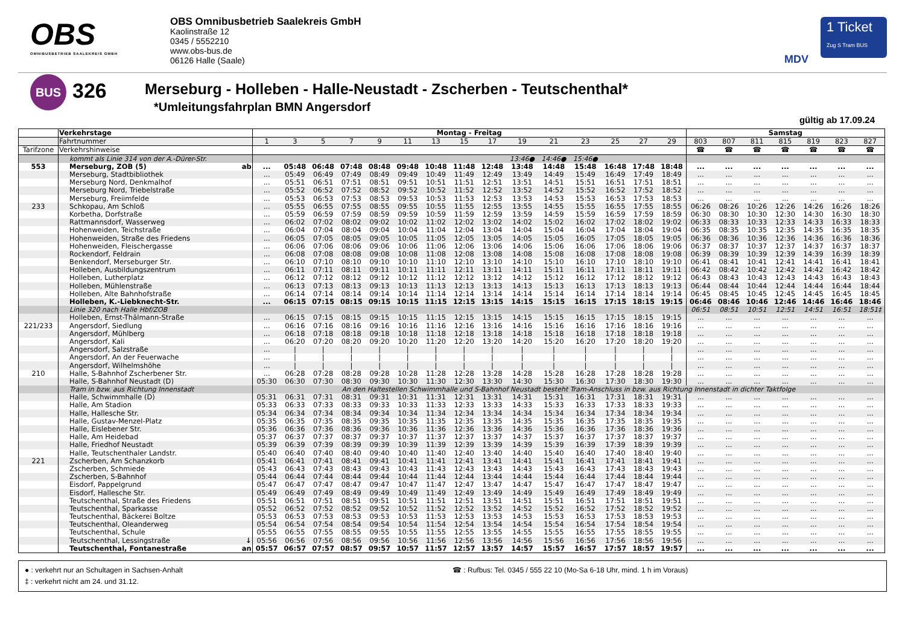OBS
OMNIBUSBETRIEB SAALEKREIS GMBH
OBS Omnibusbetrieb Saalekreis GmbH
Kaolinstraße 12
0345 / 5552210
www.obs-bus.de
06126 Halle (Saale)
MDV
1 Ticket
Zug S Tram BUS
BUS
326
Merseburg - Holleben - Halle-Neustadt - Zscherben - Teutschenthal*
*Umleitungsfahrplan BMN Angersdorf
gültig ab 17.09.24
| | Verkehrstage | | Montag - Freitag | | | | | | | | | | | | | | | Samstag | | | | | | |
| | Fahrtnummer | | 1 | 3 | 5 | 7 | 9 | 11 | 13 | 15 | 17 | 19 | 21 | 23 | 25 | 27 | 29 | 803 | 807 | 811 | 815 | 819 | 823 | 827 |
| Tarifzone | Verkehrshinweise | | | | | | | | | | | | | | | | | ☎ | ☎ | ☎ | ☎ | ☎ | ☎ | ☎ |
| | kommt als Linie 314 von der A.-Dürer-Str. | | | | | | | | | | | 13:46● | 14:46● | 15:46● | | | | | | | | | | |
| 553 | Merseburg, ZOB (5) | ab | ... | 05:48 | 06:48 | 07:48 | 08:48 | 09:48 | 10:48 | 11:48 | 12:48 | 13:48 | 14:48 | 15:48 | 16:48 | 17:48 | 18:48 | ... | ... | ... | ... | ... | ... | ... |
| | Merseburg, Stadtbibliothek | | ... | 05:49 | 06:49 | 07:49 | 08:49 | 09:49 | 10:49 | 11:49 | 12:49 | 13:49 | 14:49 | 15:49 | 16:49 | 17:49 | 18:49 | ... | ... | ... | ... | ... | ... | ... |
| | Merseburg Nord, Denkmalhof | | ... | 05:51 | 06:51 | 07:51 | 08:51 | 09:51 | 10:51 | 11:51 | 12:51 | 13:51 | 14:51 | 15:51 | 16:51 | 17:51 | 18:51 | ... | ... | ... | ... | ... | ... | ... |
| | Merseburg Nord, Triebelstraße | | ... | 05:52 | 06:52 | 07:52 | 08:52 | 09:52 | 10:52 | 11:52 | 12:52 | 13:52 | 14:52 | 15:52 | 16:52 | 17:52 | 18:52 | ... | ... | ... | ... | ... | ... | ... |
| | Merseburg, Freiimfelde | | ... | 05:53 | 06:53 | 07:53 | 08:53 | 09:53 | 10:53 | 11:53 | 12:53 | 13:53 | 14:53 | 15:53 | 16:53 | 17:53 | 18:53 | ... | ... | ... | ... | ... | ... | ... |
| 233 | Schkopau, Am Schloß | | ... | 05:55 | 06:55 | 07:55 | 08:55 | 09:55 | 10:55 | 11:55 | 12:55 | 13:55 | 14:55 | 15:55 | 16:55 | 17:55 | 18:55 | 06:26 | 08:26 | 10:26 | 12:26 | 14:26 | 16:26 | 18:26 |
| | Korbetha, Dorfstraße | | ... | 05:59 | 06:59 | 07:59 | 08:59 | 09:59 | 10:59 | 11:59 | 12:59 | 13:59 | 14:59 | 15:59 | 16:59 | 17:59 | 18:59 | 06:30 | 08:30 | 10:30 | 12:30 | 14:30 | 16:30 | 18:30 |
| | Rattmannsdorf, Wasserweg | | ... | 06:02 | 07:02 | 08:02 | 09:02 | 10:02 | 11:02 | 12:02 | 13:02 | 14:02 | 15:02 | 16:02 | 17:02 | 18:02 | 19:02 | 06:33 | 08:33 | 10:33 | 12:33 | 14:33 | 16:33 | 18:33 |
| | Hohenweiden, Teichstraße | | ... | 06:04 | 07:04 | 08:04 | 09:04 | 10:04 | 11:04 | 12:04 | 13:04 | 14:04 | 15:04 | 16:04 | 17:04 | 18:04 | 19:04 | 06:35 | 08:35 | 10:35 | 12:35 | 14:35 | 16:35 | 18:35 |
| | Hohenweiden, Straße des Friedens | | ... | 06:05 | 07:05 | 08:05 | 09:05 | 10:05 | 11:05 | 12:05 | 13:05 | 14:05 | 15:05 | 16:05 | 17:05 | 18:05 | 19:05 | 06:36 | 08:36 | 10:36 | 12:36 | 14:36 | 16:36 | 18:36 |
| | Hohenweiden, Fleischergasse | | ... | 06:06 | 07:06 | 08:06 | 09:06 | 10:06 | 11:06 | 12:06 | 13:06 | 14:06 | 15:06 | 16:06 | 17:06 | 18:06 | 19:06 | 06:37 | 08:37 | 10:37 | 12:37 | 14:37 | 16:37 | 18:37 |
| | Rockendorf, Feldrain | | ... | 06:08 | 07:08 | 08:08 | 09:08 | 10:08 | 11:08 | 12:08 | 13:08 | 14:08 | 15:08 | 16:08 | 17:08 | 18:08 | 19:08 | 06:39 | 08:39 | 10:39 | 12:39 | 14:39 | 16:39 | 18:39 |
| | Benkendorf, Merseburger Str. | | ... | 06:10 | 07:10 | 08:10 | 09:10 | 10:10 | 11:10 | 12:10 | 13:10 | 14:10 | 15:10 | 16:10 | 17:10 | 18:10 | 19:10 | 06:41 | 08:41 | 10:41 | 12:41 | 14:41 | 16:41 | 18:41 |
| | Holleben, Ausbildungszentrum | | ... | 06:11 | 07:11 | 08:11 | 09:11 | 10:11 | 11:11 | 12:11 | 13:11 | 14:11 | 15:11 | 16:11 | 17:11 | 18:11 | 19:11 | 06:42 | 08:42 | 10:42 | 12:42 | 14:42 | 16:42 | 18:42 |
| | Holleben, Lutherplatz | | ... | 06:12 | 07:12 | 08:12 | 09:12 | 10:12 | 11:12 | 12:12 | 13:12 | 14:12 | 15:12 | 16:12 | 17:12 | 18:12 | 19:12 | 06:43 | 08:43 | 10:43 | 12:43 | 14:43 | 16:43 | 18:43 |
| | Holleben, Mühlenstraße | | ... | 06:13 | 07:13 | 08:13 | 09:13 | 10:13 | 11:13 | 12:13 | 13:13 | 14:13 | 15:13 | 16:13 | 17:13 | 18:13 | 19:13 | 06:44 | 08:44 | 10:44 | 12:44 | 14:44 | 16:44 | 18:44 |
| | Holleben, Alte Bahnhofstraße | | ... | 06:14 | 07:14 | 08:14 | 09:14 | 10:14 | 11:14 | 12:14 | 13:14 | 14:14 | 15:14 | 16:14 | 17:14 | 18:14 | 19:14 | 06:45 | 08:45 | 10:45 | 12:45 | 14:45 | 16:45 | 18:45 |
| | Holleben, K.-Liebknecht-Str. | | ... | 06:15 | 07:15 | 08:15 | 09:15 | 10:15 | 11:15 | 12:15 | 13:15 | 14:15 | 15:15 | 16:15 | 17:15 | 18:15 | 19:15 | 06:46 | 08:46 | 10:46 | 12:46 | 14:46 | 16:46 | 18:46 |
| | Linie 320 nach Halle Hbf/ZOB | | | | | | | | | | | | | | | | | 06:51 | 08:51 | 10:51 | 12:51 | 14:51 | 16:51 | 18:51‡ |
| | Holleben, Ernst-Thälmann-Straße | | ... | 06:15 | 07:15 | 08:15 | 09:15 | 10:15 | 11:15 | 12:15 | 13:15 | 14:15 | 15:15 | 16:15 | 17:15 | 18:15 | 19:15 | ... | ... | ... | ... | ... | ... | ... |
| 221/233 | Angersdorf, Siedlung | | ... | 06:16 | 07:16 | 08:16 | 09:16 | 10:16 | 11:16 | 12:16 | 13:16 | 14:16 | 15:16 | 16:16 | 17:16 | 18:16 | 19:16 | ... | ... | ... | ... | ... | ... | ... |
| | Angersdorf, Mühlberg | | ... | 06:18 | 07:18 | 08:18 | 09:18 | 10:18 | 11:18 | 12:18 | 13:18 | 14:18 | 15:18 | 16:18 | 17:18 | 18:18 | 19:18 | ... | ... | ... | ... | ... | ... | ... |
| | Angersdorf, Kali | | ... | 06:20 | 07:20 | 08:20 | 09:20 | 10:20 | 11:20 | 12:20 | 13:20 | 14:20 | 15:20 | 16:20 | 17:20 | 18:20 | 19:20 | ... | ... | ... | ... | ... | ... | ... |
| | Angersdorf, Salzstraße | | ... | / | / | / | / | / | / | / | / | / | / | / | / | / | / | ... | ... | ... | ... | ... | ... | ... |
| | Angersdorf, An der Feuerwache | | ... | / | / | / | / | / | / | / | / | / | / | / | / | / | / | ... | ... | ... | ... | ... | ... | ... |
| | Angersdorf, Wilhelmshöhe | | ... | / | / | / | / | / | / | / | / | / | / | / | / | / | / | ... | ... | ... | ... | ... | ... | ... |
| 210 | Halle, S-Bahnhof Zscherbener Str. | | ... | 06:28 | 07:28 | 08:28 | 09:28 | 10:28 | 11:28 | 12:28 | 13:28 | 14:28 | 15:28 | 16:28 | 17:28 | 18:28 | 19:28 | ... | ... | ... | ... | ... | ... | ... |
| | Halle, S-Bahnhof Neustadt (D) | | 05:30 | 06:30 | 07:30 | 08:30 | 09:30 | 10:30 | 11:30 | 12:30 | 13:30 | 14:30 | 15:30 | 16:30 | 17:30 | 18:30 | 19:30 | ... | ... | ... | ... | ... | ... | ... |
| | Tram in bzw. aus Richtung Innenstadt | | An den Haltestellen Schwimmhalle und S-Bahnhof Neustadt besteht Tram-Anschluss in bzw. aus Richtung Innenstadt in dichter Taktfolge | | | | | | | | | | | | | | | | | | | | | |
| | Halle, Schwimmhalle (D) | | 05:31 | 06:31 | 07:31 | 08:31 | 09:31 | 10:31 | 11:31 | 12:31 | 13:31 | 14:31 | 15:31 | 16:31 | 17:31 | 18:31 | 19:31 | ... | ... | ... | ... | ... | ... | ... |
| | Halle, Am Stadion | | 05:33 | 06:33 | 07:33 | 08:33 | 09:33 | 10:33 | 11:33 | 12:33 | 13:33 | 14:33 | 15:33 | 16:33 | 17:33 | 18:33 | 19:33 | ... | ... | ... | ... | ... | ... | ... |
| | Halle, Hallesche Str. | | 05:34 | 06:34 | 07:34 | 08:34 | 09:34 | 10:34 | 11:34 | 12:34 | 13:34 | 14:34 | 15:34 | 16:34 | 17:34 | 18:34 | 19:34 | ... | ... | ... | ... | ... | ... | ... |
| | Halle, Gustav-Menzel-Platz | | 05:35 | 06:35 | 07:35 | 08:35 | 09:35 | 10:35 | 11:35 | 12:35 | 13:35 | 14:35 | 15:35 | 16:35 | 17:35 | 18:35 | 19:35 | ... | ... | ... | ... | ... | ... | ... |
| | Halle, Eislebener Str. | | 05:36 | 06:36 | 07:36 | 08:36 | 09:36 | 10:36 | 11:36 | 12:36 | 13:36 | 14:36 | 15:36 | 16:36 | 17:36 | 18:36 | 19:36 | ... | ... | ... | ... | ... | ... | ... |
| | Halle, Am Heidebad | | 05:37 | 06:37 | 07:37 | 08:37 | 09:37 | 10:37 | 11:37 | 12:37 | 13:37 | 14:37 | 15:37 | 16:37 | 17:37 | 18:37 | 19:37 | ... | ... | ... | ... | ... | ... | ... |
| | Halle, Friedhof Neustadt | | 05:39 | 06:39 | 07:39 | 08:39 | 09:39 | 10:39 | 11:39 | 12:39 | 13:39 | 14:39 | 15:39 | 16:39 | 17:39 | 18:39 | 19:39 | ... | ... | ... | ... | ... | ... | ... |
| | Halle, Teutschenthaler Landstr. | | 05:40 | 06:40 | 07:40 | 08:40 | 09:40 | 10:40 | 11:40 | 12:40 | 13:40 | 14:40 | 15:40 | 16:40 | 17:40 | 18:40 | 19:40 | ... | ... | ... | ... | ... | ... | ... |
| 221 | Zscherben, Am Schanzkorb | | 05:41 | 06:41 | 07:41 | 08:41 | 09:41 | 10:41 | 11:41 | 12:41 | 13:41 | 14:41 | 15:41 | 16:41 | 17:41 | 18:41 | 19:41 | ... | ... | ... | ... | ... | ... | ... |
| | Zscherben, Schmiede | | 05:43 | 06:43 | 07:43 | 08:43 | 09:43 | 10:43 | 11:43 | 12:43 | 13:43 | 14:43 | 15:43 | 16:43 | 17:43 | 18:43 | 19:43 | ... | ... | ... | ... | ... | ... | ... |
| | Zscherben, S-Bahnhof | | 05:44 | 06:44 | 07:44 | 08:44 | 09:44 | 10:44 | 11:44 | 12:44 | 13:44 | 14:44 | 15:44 | 16:44 | 17:44 | 18:44 | 19:44 | ... | ... | ... | ... | ... | ... | ... |
| | Eisdorf, Pappelgrund | | 05:47 | 06:47 | 07:47 | 08:47 | 09:47 | 10:47 | 11:47 | 12:47 | 13:47 | 14:47 | 15:47 | 16:47 | 17:47 | 18:47 | 19:47 | ... | ... | ... | ... | ... | ... | ... |
| | Eisdorf, Hallesche Str. | | 05:49 | 06:49 | 07:49 | 08:49 | 09:49 | 10:49 | 11:49 | 12:49 | 13:49 | 14:49 | 15:49 | 16:49 | 17:49 | 18:49 | 19:49 | ... | ... | ... | ... | ... | ... | ... |
| | Teutschenthal, Straße des Friedens | | 05:51 | 06:51 | 07:51 | 08:51 | 09:51 | 10:51 | 11:51 | 12:51 | 13:51 | 14:51 | 15:51 | 16:51 | 17:51 | 18:51 | 19:51 | ... | ... | ... | ... | ... | ... | ... |
| | Teutschenthal, Sparkasse | | 05:52 | 06:52 | 07:52 | 08:52 | 09:52 | 10:52 | 11:52 | 12:52 | 13:52 | 14:52 | 15:52 | 16:52 | 17:52 | 18:52 | 19:52 | ... | ... | ... | ... | ... | ... | ... |
| | Teutschenthal, Bäckerei Boltze | | 05:53 | 06:53 | 07:53 | 08:53 | 09:53 | 10:53 | 11:53 | 12:53 | 13:53 | 14:53 | 15:53 | 16:53 | 17:53 | 18:53 | 19:53 | ... | ... | ... | ... | ... | ... | ... |
| | Teutschenthal, Oleanderweg | | 05:54 | 06:54 | 07:54 | 08:54 | 09:54 | 10:54 | 11:54 | 12:54 | 13:54 | 14:54 | 15:54 | 16:54 | 17:54 | 18:54 | 19:54 | ... | ... | ... | ... | ... | ... | ... |
| | Teutschenthal, Schule | | 05:55 | 06:55 | 07:55 | 08:55 | 09:55 | 10:55 | 11:55 | 12:55 | 13:55 | 14:55 | 15:55 | 16:55 | 17:55 | 18:55 | 19:55 | ... | ... | ... | ... | ... | ... | ... |
| | Teutschenthal, Lessingstraße | ↓ | 05:56 | 06:56 | 07:56 | 08:56 | 09:56 | 10:56 | 11:56 | 12:56 | 13:56 | 14:56 | 15:56 | 16:56 | 17:56 | 18:56 | 19:56 | ... | ... | ... | ... | ... | ... | ... |
| | Teutschenthal, Fontanestraße | an | 05:57 | 06:57 | 07:57 | 08:57 | 09:57 | 10:57 | 11:57 | 12:57 | 13:57 | 14:57 | 15:57 | 16:57 | 17:57 | 18:57 | 19:57 | ... | ... | ... | ... | ... | ... | ... |
● : verkehrt nur an Schultagen in Sachsen-Anhalt
‡ : verkehrt nicht am 24. und 31.12.
☎ : Rufbus: Tel. 0345 / 555 22 10 (Mo-Sa 6-18 Uhr, mind. 1 h im Voraus)